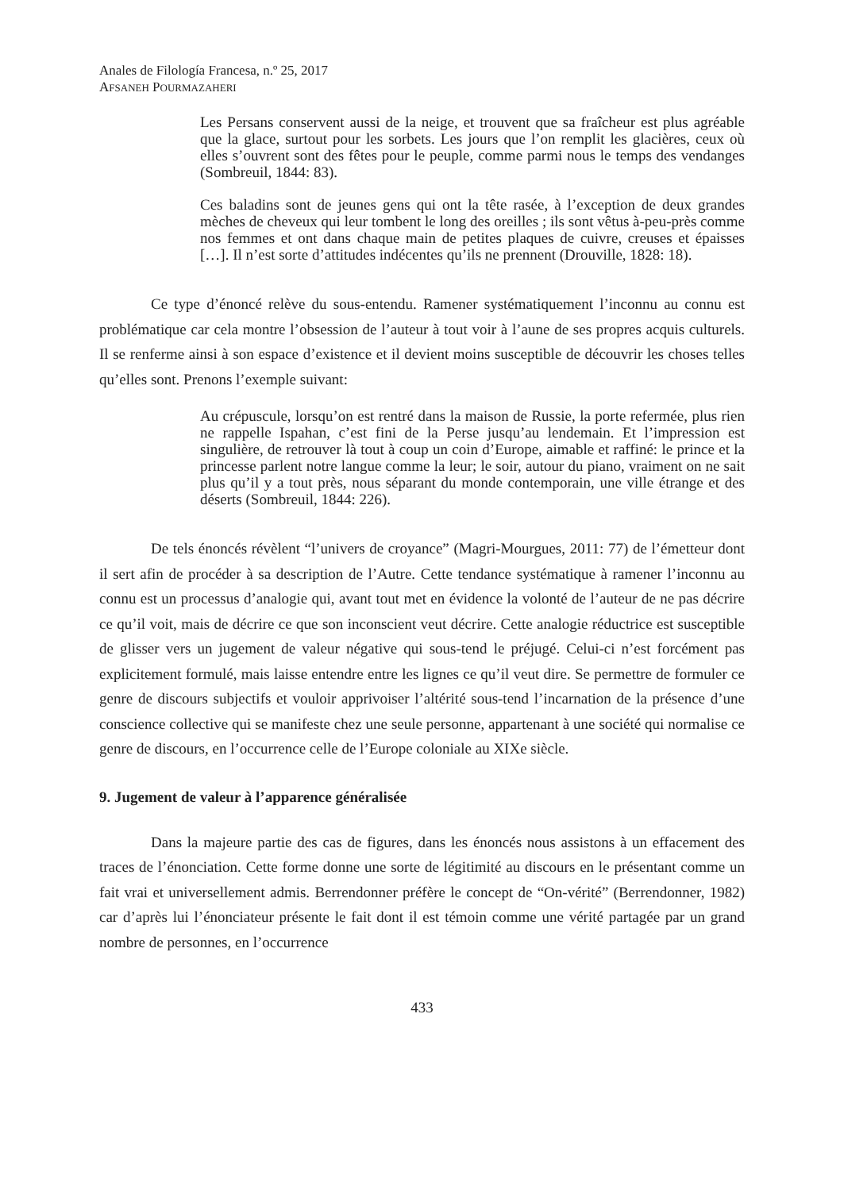Anales de Filología Francesa, n.º 25, 2017
AFSANEH POURMAZAHERI
Les Persans conservent aussi de la neige, et trouvent que sa fraîcheur est plus agréable que la glace, surtout pour les sorbets. Les jours que l’on remplit les glacières, ceux où elles s’ouvrent sont des fêtes pour le peuple, comme parmi nous le temps des vendanges (Sombreuil, 1844: 83).
Ces baladins sont de jeunes gens qui ont la tête rasée, à l’exception de deux grandes mèches de cheveux qui leur tombent le long des oreilles ; ils sont vêtus à-peu-près comme nos femmes et ont dans chaque main de petites plaques de cuivre, creuses et épaisses […]. Il n’est sorte d’attitudes indécentes qu’ils ne prennent (Drouville, 1828: 18).
Ce type d’énoncé relève du sous-entendu. Ramener systématiquement l’inconnu au connu est problématique car cela montre l’obsession de l’auteur à tout voir à l’aune de ses propres acquis culturels. Il se renferme ainsi à son espace d’existence et il devient moins susceptible de découvrir les choses telles qu’elles sont. Prenons l’exemple suivant:
Au crépuscule, lorsqu’on est rentré dans la maison de Russie, la porte refermée, plus rien ne rappelle Ispahan, c’est fini de la Perse jusqu’au lendemain. Et l’impression est singulière, de retrouver là tout à coup un coin d’Europe, aimable et raffiné: le prince et la princesse parlent notre langue comme la leur; le soir, autour du piano, vraiment on ne sait plus qu’il y a tout près, nous séparant du monde contemporain, une ville étrange et des déserts (Sombreuil, 1844: 226).
De tels énoncés révèlent “l’univers de croyance” (Magri-Mourgues, 2011: 77) de l’émetteur dont il sert afin de procéder à sa description de l’Autre. Cette tendance systématique à ramener l’inconnu au connu est un processus d’analogie qui, avant tout met en évidence la volonté de l’auteur de ne pas décrire ce qu’il voit, mais de décrire ce que son inconscient veut décrire. Cette analogie réductrice est susceptible de glisser vers un jugement de valeur négative qui sous-tend le préjugé. Celui-ci n’est forcément pas explicitement formulé, mais laisse entendre entre les lignes ce qu’il veut dire. Se permettre de formuler ce genre de discours subjectifs et vouloir apprivoiser l’altérité sous-tend l’incarnation de la présence d’une conscience collective qui se manifeste chez une seule personne, appartenant à une société qui normalise ce genre de discours, en l’occurrence celle de l’Europe coloniale au XIXe siècle.
9. Jugement de valeur à l’apparence généralisée
Dans la majeure partie des cas de figures, dans les énoncés nous assistons à un effacement des traces de l’énonciation. Cette forme donne une sorte de légitimité au discours en le présentant comme un fait vrai et universellement admis. Berrendonner préfère le concept de “On-vérité” (Berrendonner, 1982) car d’après lui l’énonciateur présente le fait dont il est témoin comme une vérité partagée par un grand nombre de personnes, en l’occurrence
433